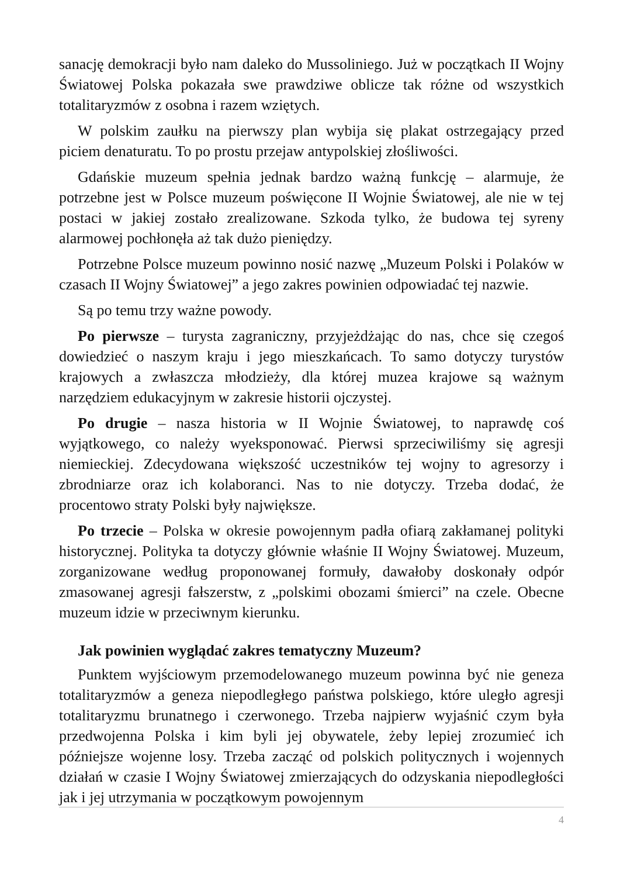sanację demokracji było nam daleko do Mussoliniego. Już w początkach II Wojny Światowej Polska pokazała swe prawdziwe oblicze tak różne od wszystkich totalitaryzmów z osobna i razem wziętych.
W polskim zaułku na pierwszy plan wybija się plakat ostrzegający przed piciem denaturatu. To po prostu przejaw antypolskiej złośliwości.
Gdańskie muzeum spełnia jednak bardzo ważną funkcję – alarmuje, że potrzebne jest w Polsce muzeum poświęcone II Wojnie Światowej, ale nie w tej postaci w jakiej zostało zrealizowane. Szkoda tylko, że budowa tej syreny alarmowej pochłonęła aż tak dużo pieniędzy.
Potrzebne Polsce muzeum powinno nosić nazwę „Muzeum Polski i Polaków w czasach II Wojny Światowej” a jego zakres powinien odpowiadać tej nazwie.
Są po temu trzy ważne powody.
Po pierwsze – turysta zagraniczny, przyjeżdżając do nas, chce się czegoś dowiedzieć o naszym kraju i jego mieszkańcach. To samo dotyczy turystów krajowych a zwłaszcza młodzieży, dla której muzea krajowe są ważnym narzędziem edukacyjnym w zakresie historii ojczystej.
Po drugie – nasza historia w II Wojnie Światowej, to naprawdę coś wyjątkowego, co należy wyeksponować. Pierwsi sprzeciwiliśmy się agresji niemieckiej. Zdecydowana większość uczestników tej wojny to agresorzy i zbrodniarze oraz ich kolaboranci. Nas to nie dotyczy. Trzeba dodać, że procentowo straty Polski były największe.
Po trzecie – Polska w okresie powojennym padła ofiarą zakłamanej polityki historycznej. Polityka ta dotyczy głównie właśnie II Wojny Światowej. Muzeum, zorganizowane według proponowanej formuły, dawałoby doskonały odpór zmasowanej agresji fałszerstw, z „polskimi obozami śmierci” na czele. Obecne muzeum idzie w przeciwnym kierunku.
Jak powinien wyglądać zakres tematyczny Muzeum?
Punktem wyjściowym przemodelowanego muzeum powinna być nie geneza totalitaryzmów a geneza niepodległego państwa polskiego, które uległo agresji totalitaryzmu brunatnego i czerwonego. Trzeba najpierw wyjaśnić czym była przedwojenna Polska i kim byli jej obywatele, żeby lepiej zrozumieć ich późniejsze wojenne losy. Trzeba zacząć od polskich politycznych i wojennych działań w czasie I Wojny Światowej zmierzających do odzyskania niepodległości jak i jej utrzymania w początkowym powojennym
4